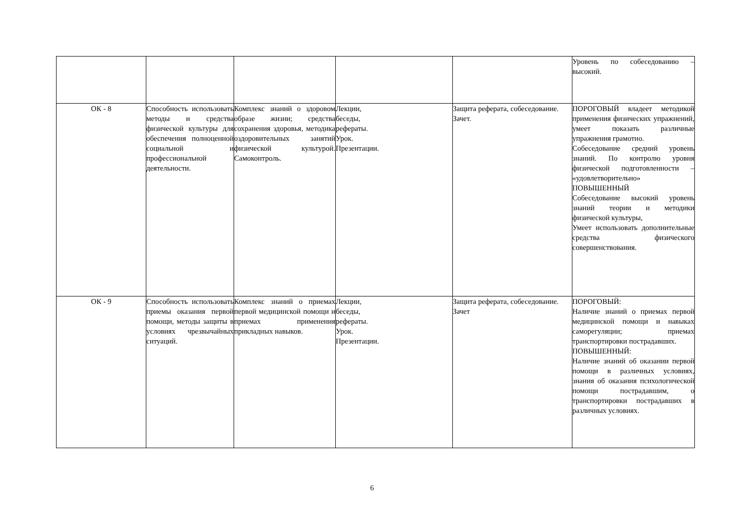| | | | | | Уровень по собеседованию – высокий. |
| ОК - 8 | Способность использовать методы и средства физической культуры для обеспечения полноценной социальной и профессиональной деятельности. | Комплекс знаний о здоровом образе жизни; средства сохранения здоровья, методика оздоровительных занятий физической культурой. Самоконтроль. | Лекции, беседы, рефераты. Урок. Презентации. | Защита реферата, собеседование. Зачет. | ПОРОГОВЫЙ владеет методикой применения физических упражнений, умеет показать различные упражнения грамотно. Собеседование средний уровень знаний. По контролю уровня физической подготовленности – «удовлетворительно» ПОВЫШЕННЫЙ Собеседование высокий уровень знаний теории и методики физической культуры, Умеет использовать дополнительные средства физического совершенствования. |
| ОК - 9 | Способность использовать приемы оказания первой помощи, методы защиты в условиях чрезвычайных ситуаций. | Комплекс знаний о приемах первой медицинской помощи и приемах применения прикладных навыков. | Лекции, беседы, рефераты. Урок. Презентации. | Защита реферата, собеседование. Зачет | ПОРОГОВЫЙ: Наличие знаний о приемах первой медицинской помощи и навыках саморегуляции; приемах транспортировки пострадавших. ПОВЫШЕННЫЙ: Наличие знаний об оказании первой помощи в различных условиях, знания об оказания психологической помощи пострадавшим, о транспортировки пострадавших в различных условиях. |
6